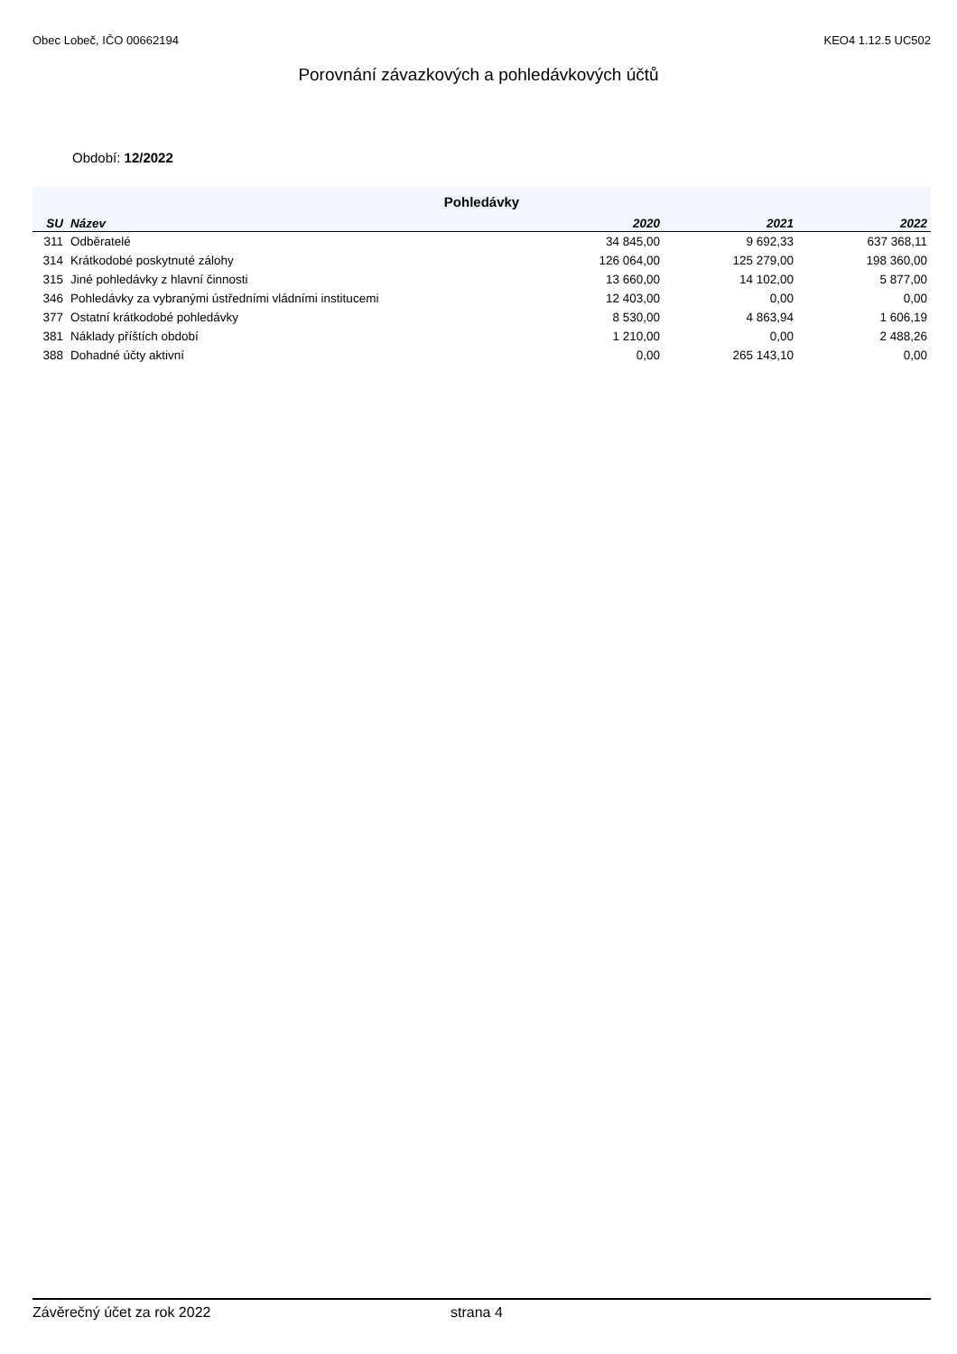Obec Lobeč, IČO 00662194 KEO4 1.12.5 UC502
Porovnání závazkových a pohledávkových účtů
Období: 12/2022
| Pohledávky | | | | |
| --- | --- | --- | --- | --- |
| SU | Název | 2020 | 2021 | 2022 |
| 311 | Odběratelé | 34 845,00 | 9 692,33 | 637 368,11 |
| 314 | Krátkodobé poskytnuté zálohy | 126 064,00 | 125 279,00 | 198 360,00 |
| 315 | Jiné pohledávky z hlavní činnosti | 13 660,00 | 14 102,00 | 5 877,00 |
| 346 | Pohledávky za vybranými ústředními vládními institucemi | 12 403,00 | 0,00 | 0,00 |
| 377 | Ostatní krátkodobé pohledávky | 8 530,00 | 4 863,94 | 1 606,19 |
| 381 | Náklady příštích období | 1 210,00 | 0,00 | 2 488,26 |
| 388 | Dohadné účty aktivní | 0,00 | 265 143,10 | 0,00 |
Závěrečný účet za rok 2022 strana 4